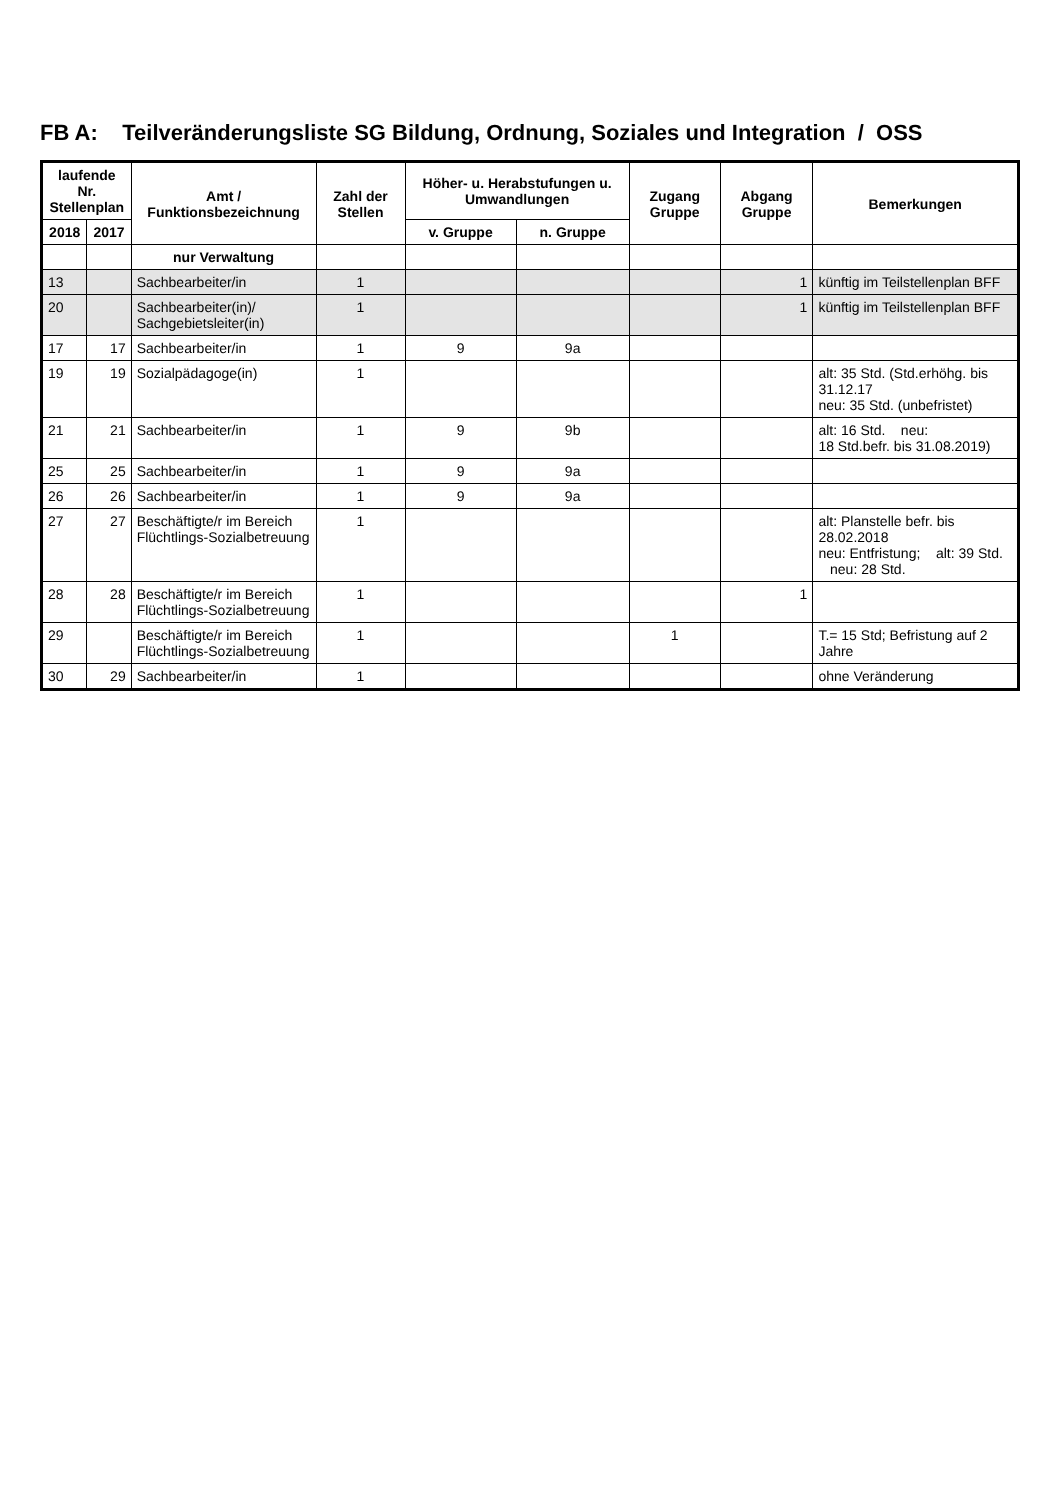FB A: Teilveränderungsliste SG Bildung, Ordnung, Soziales und Integration / OSS
| laufende Nr. Stellenplan | | Amt / Funktionsbezeichnung | Zahl der Stellen | Höher- u. Herabstufungen u. Umwandlungen | | Zugang Gruppe | Abgang Gruppe | Bemerkungen |
| --- | --- | --- | --- | --- | --- | --- | --- | --- |
| 2018 | 2017 | | | v. Gruppe | n. Gruppe | | | |
| | | nur Verwaltung | | | | | | |
| 13 | | Sachbearbeiter/in | 1 | | | | 1 | künftig im Teilstellenplan BFF |
| 20 | | Sachbearbeiter(in)/ Sachgebietsleiter(in) | 1 | | | | 1 | künftig im Teilstellenplan BFF |
| 17 | 17 | Sachbearbeiter/in | 1 | 9 | 9a | | | |
| 19 | 19 | Sozialpädagoge(in) | 1 | | | | | alt: 35 Std. (Std.erhöhg. bis 31.12.17 neu: 35 Std. (unbefristet) |
| 21 | 21 | Sachbearbeiter/in | 1 | 9 | 9b | | | alt: 16 Std. neu: 18 Std.befr. bis 31.08.2019) |
| 25 | 25 | Sachbearbeiter/in | 1 | 9 | 9a | | | |
| 26 | 26 | Sachbearbeiter/in | 1 | 9 | 9a | | | |
| 27 | 27 | Beschäftigte/r im Bereich Flüchtlings-Sozialbetreuung | 1 | | | | | alt: Planstelle befr. bis 28.02.2018 neu: Entfristung; alt: 39 Std. neu: 28 Std. |
| 28 | 28 | Beschäftigte/r im Bereich Flüchtlings-Sozialbetreuung | 1 | | | | 1 | |
| 29 | | Beschäftigte/r im Bereich Flüchtlings-Sozialbetreuung | 1 | | | 1 | | T.= 15 Std; Befristung auf 2 Jahre |
| 30 | 29 | Sachbearbeiter/in | 1 | | | | | ohne Veränderung |